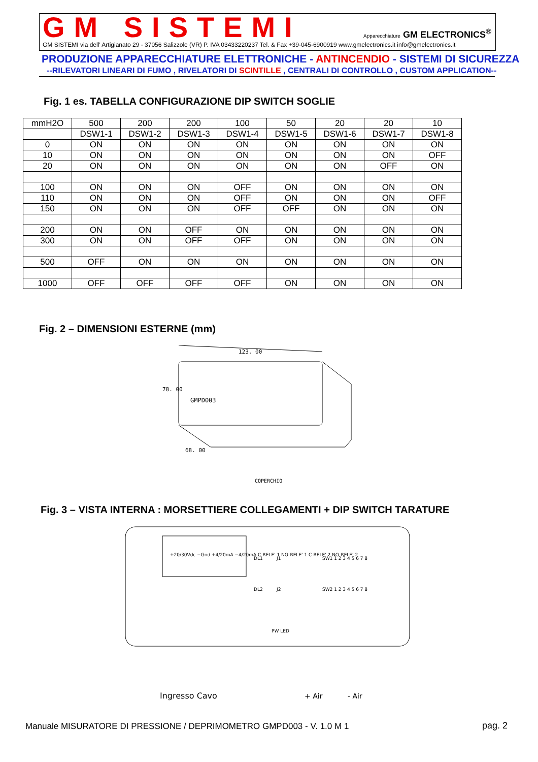GM SISTEMI
Apparecchiature GM ELECTRONICS<sup>®</sup>
GM SISTEMI via dell' Artigianato 29 - 37056 Salizzole (VR) P. IVA 03433220237 Tel. & Fax +39-045-6900919 www.gmelectronics.it info@gmelectronics.it
PRODUZIONE APPARECCHIATURE ELETTRONICHE - ANTINCENDIO - SISTEMI DI SICUREZZA
--RILEVATORI LINEARI DI FUMO , RIVELATORI DI SCINTILLE , CENTRALI DI CONTROLLO , CUSTOM APPLICATION--
Fig. 1 es. TABELLA CONFIGURAZIONE DIP SWITCH SOGLIE
| mmH2O | 500 | 200 | 200 | 100 | 50 | 20 | 20 | 10 |
| | DSW1-1 | DSW1-2 | DSW1-3 | DSW1-4 | DSW1-5 | DSW1-6 | DSW1-7 | DSW1-8 |
| 0 | ON | ON | ON | ON | ON | ON | ON | ON |
| 10 | ON | ON | ON | ON | ON | ON | ON | OFF |
| 20 | ON | ON | ON | ON | ON | ON | OFF | ON |
| 100 | ON | ON | ON | OFF | ON | ON | ON | ON |
| 110 | ON | ON | ON | OFF | ON | ON | ON | OFF |
| 150 | ON | ON | ON | OFF | OFF | ON | ON | ON |
| 200 | ON | ON | OFF | ON | ON | ON | ON | ON |
| 300 | ON | ON | OFF | OFF | ON | ON | ON | ON |
| 500 | OFF | ON | ON | ON | ON | ON | ON | ON |
| 1000 | OFF | OFF | OFF | OFF | ON | ON | ON | ON |
Fig. 2 – DIMENSIONI ESTERNE (mm)
123. 00
GMPD003
78. 00
68. 00
COPERCHIO
Fig. 3 – VISTA INTERNA : MORSETTIERE COLLEGAMENTI + DIP SWITCH TARATURE
+20/30Vdc −Gnd +4/20mA −4/20mA C-RELE' 1 NO-RELE' 1 C-RELE' 2 NO-RELE' 2
DL1
J1
SW1 1 2 3 4 5 6 7 8
DL2
J2
SW2 1 2 3 4 5 6 7 8
PW LED
Ingresso Cavo
+ Air
- Air
Manuale MISURATORE DI PRESSIONE / DEPRIMOMETRO GMPD003 - V. 1.0 M 1
pag. 2